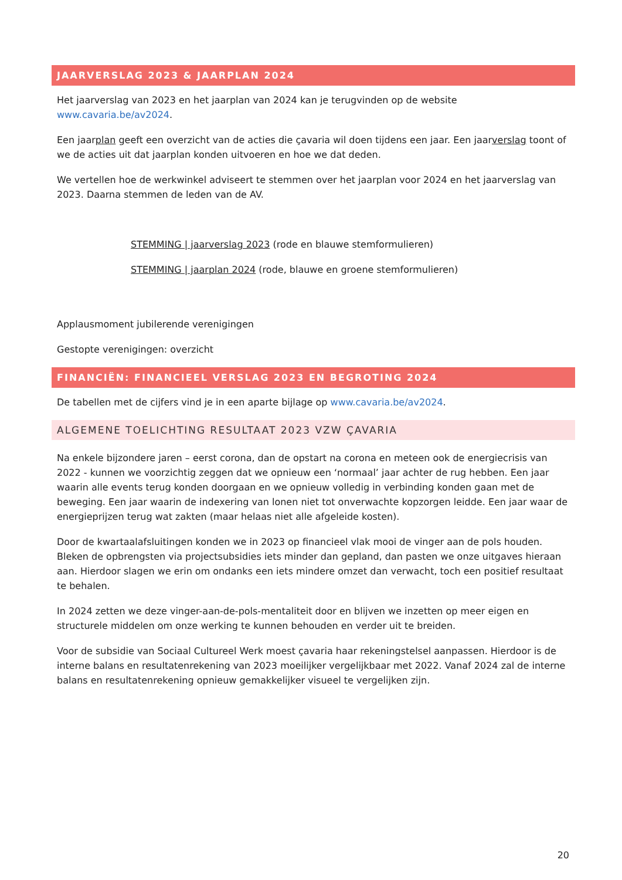JAARVERSLAG 2023 & JAARPLAN 2024
Het jaarverslag van 2023 en het jaarplan van 2024 kan je terugvinden op de website www.cavaria.be/av2024.
Een jaarplan geeft een overzicht van de acties die çavaria wil doen tijdens een jaar. Een jaarverslag toont of we de acties uit dat jaarplan konden uitvoeren en hoe we dat deden.
We vertellen hoe de werkwinkel adviseert te stemmen over het jaarplan voor 2024 en het jaarverslag van 2023. Daarna stemmen de leden van de AV.
STEMMING | jaarverslag 2023 (rode en blauwe stemformulieren)
STEMMING | jaarplan 2024 (rode, blauwe en groene stemformulieren)
Applausmoment jubilerende verenigingen
Gestopte verenigingen: overzicht
FINANCIËN: FINANCIEEL VERSLAG 2023 EN BEGROTING 2024
De tabellen met de cijfers vind je in een aparte bijlage op www.cavaria.be/av2024.
ALGEMENE TOELICHTING RESULTAAT 2023 VZW ÇAVARIA
Na enkele bijzondere jaren – eerst corona, dan de opstart na corona en meteen ook de energiecrisis van 2022 - kunnen we voorzichtig zeggen dat we opnieuw een ‘normaal’ jaar achter de rug hebben. Een jaar waarin alle events terug konden doorgaan en we opnieuw volledig in verbinding konden gaan met de beweging. Een jaar waarin de indexering van lonen niet tot onverwachte kopzorgen leidde. Een jaar waar de energieprijzen terug wat zakten (maar helaas niet alle afgeleide kosten).
Door de kwartaalafsluitingen konden we in 2023 op financieel vlak mooi de vinger aan de pols houden. Bleken de opbrengsten via projectsubsidies iets minder dan gepland, dan pasten we onze uitgaves hieraan aan. Hierdoor slagen we erin om ondanks een iets mindere omzet dan verwacht, toch een positief resultaat te behalen.
In 2024 zetten we deze vinger-aan-de-pols-mentaliteit door en blijven we inzetten op meer eigen en structurele middelen om onze werking te kunnen behouden en verder uit te breiden.
Voor de subsidie van Sociaal Cultureel Werk moest çavaria haar rekeningstelsel aanpassen. Hierdoor is de interne balans en resultatenrekening van 2023 moeilijker vergelijkbaar met 2022. Vanaf 2024 zal de interne balans en resultatenrekening opnieuw gemakkelijker visueel te vergelijken zijn.
20